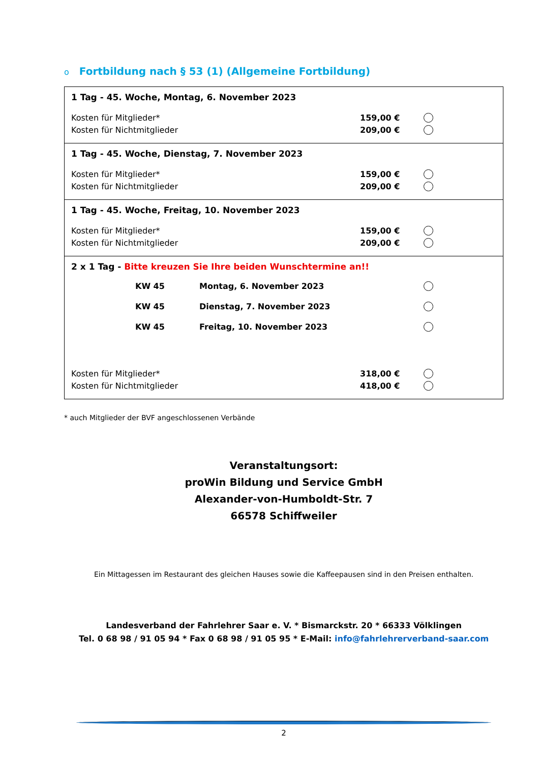o Fortbildung nach § 53 (1) (Allgemeine Fortbildung)
1 Tag - 45. Woche, Montag, 6. November 2023
Kosten für Mitglieder* 159,00 €
Kosten für Nichtmitglieder 209,00 €
1 Tag - 45. Woche, Dienstag, 7. November 2023
Kosten für Mitglieder* 159,00 €
Kosten für Nichtmitglieder 209,00 €
1 Tag - 45. Woche, Freitag, 10. November 2023
Kosten für Mitglieder* 159,00 €
Kosten für Nichtmitglieder 209,00 €
2 x 1 Tag - Bitte kreuzen Sie Ihre beiden Wunschtermine an!!
KW 45 Montag, 6. November 2023
KW 45 Dienstag, 7. November 2023
KW 45 Freitag, 10. November 2023
Kosten für Mitglieder* 318,00 €
Kosten für Nichtmitglieder 418,00 €
* auch Mitglieder der BVF angeschlossenen Verbände
Veranstaltungsort:
proWin Bildung und Service GmbH
Alexander-von-Humboldt-Str. 7
66578 Schiffweiler
Ein Mittagessen im Restaurant des gleichen Hauses sowie die Kaffeepausen sind in den Preisen enthalten.
Landesverband der Fahrlehrer Saar e. V. * Bismarckstr. 20 * 66333 Völklingen
Tel. 0 68 98 / 91 05 94 * Fax 0 68 98 / 91 05 95 * E-Mail: info@fahrlehrerverband-saar.com
2